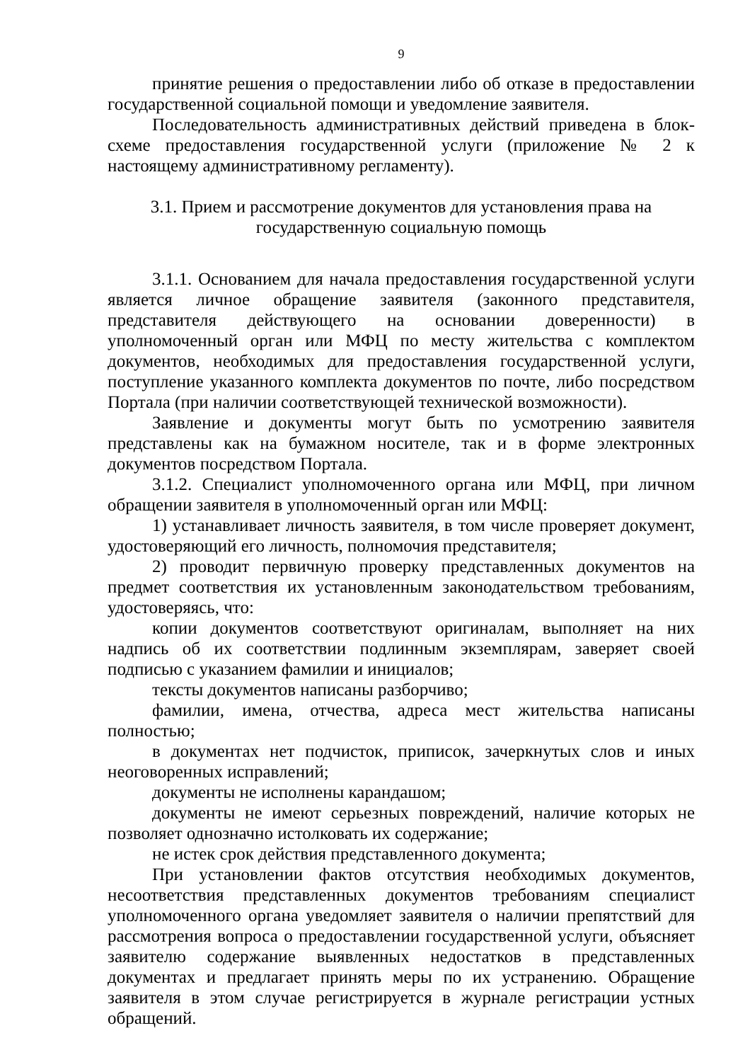9
принятие решения о предоставлении либо об отказе в предоставлении государственной социальной помощи и уведомление заявителя.
Последовательность административных действий приведена в блок-схеме предоставления государственной услуги (приложение № 2 к настоящему административному регламенту).
3.1. Прием и рассмотрение документов для установления права на
государственную социальную помощь
3.1.1. Основанием для начала предоставления государственной услуги является личное обращение заявителя (законного представителя, представителя действующего на основании доверенности) в уполномоченный орган или МФЦ по месту жительства с комплектом документов, необходимых для предоставления государственной услуги, поступление указанного комплекта документов по почте, либо посредством Портала (при наличии соответствующей технической возможности).
Заявление и документы могут быть по усмотрению заявителя представлены как на бумажном носителе, так и в форме электронных документов посредством Портала.
3.1.2. Специалист уполномоченного органа или МФЦ, при личном обращении заявителя в уполномоченный орган или МФЦ:
1) устанавливает личность заявителя, в том числе проверяет документ, удостоверяющий его личность, полномочия представителя;
2) проводит первичную проверку представленных документов на предмет соответствия их установленным законодательством требованиям, удостоверяясь, что:
копии документов соответствуют оригиналам, выполняет на них надпись об их соответствии подлинным экземплярам, заверяет своей подписью с указанием фамилии и инициалов;
тексты документов написаны разборчиво;
фамилии, имена, отчества, адреса мест жительства написаны полностью;
в документах нет подчисток, приписок, зачеркнутых слов и иных неоговоренных исправлений;
документы не исполнены карандашом;
документы не имеют серьезных повреждений, наличие которых не позволяет однозначно истолковать их содержание;
не истек срок действия представленного документа;
При установлении фактов отсутствия необходимых документов, несоответствия представленных документов требованиям специалист уполномоченного органа уведомляет заявителя о наличии препятствий для рассмотрения вопроса о предоставлении государственной услуги, объясняет заявителю содержание выявленных недостатков в представленных документах и предлагает принять меры по их устранению. Обращение заявителя в этом случае регистрируется в журнале регистрации устных обращений.